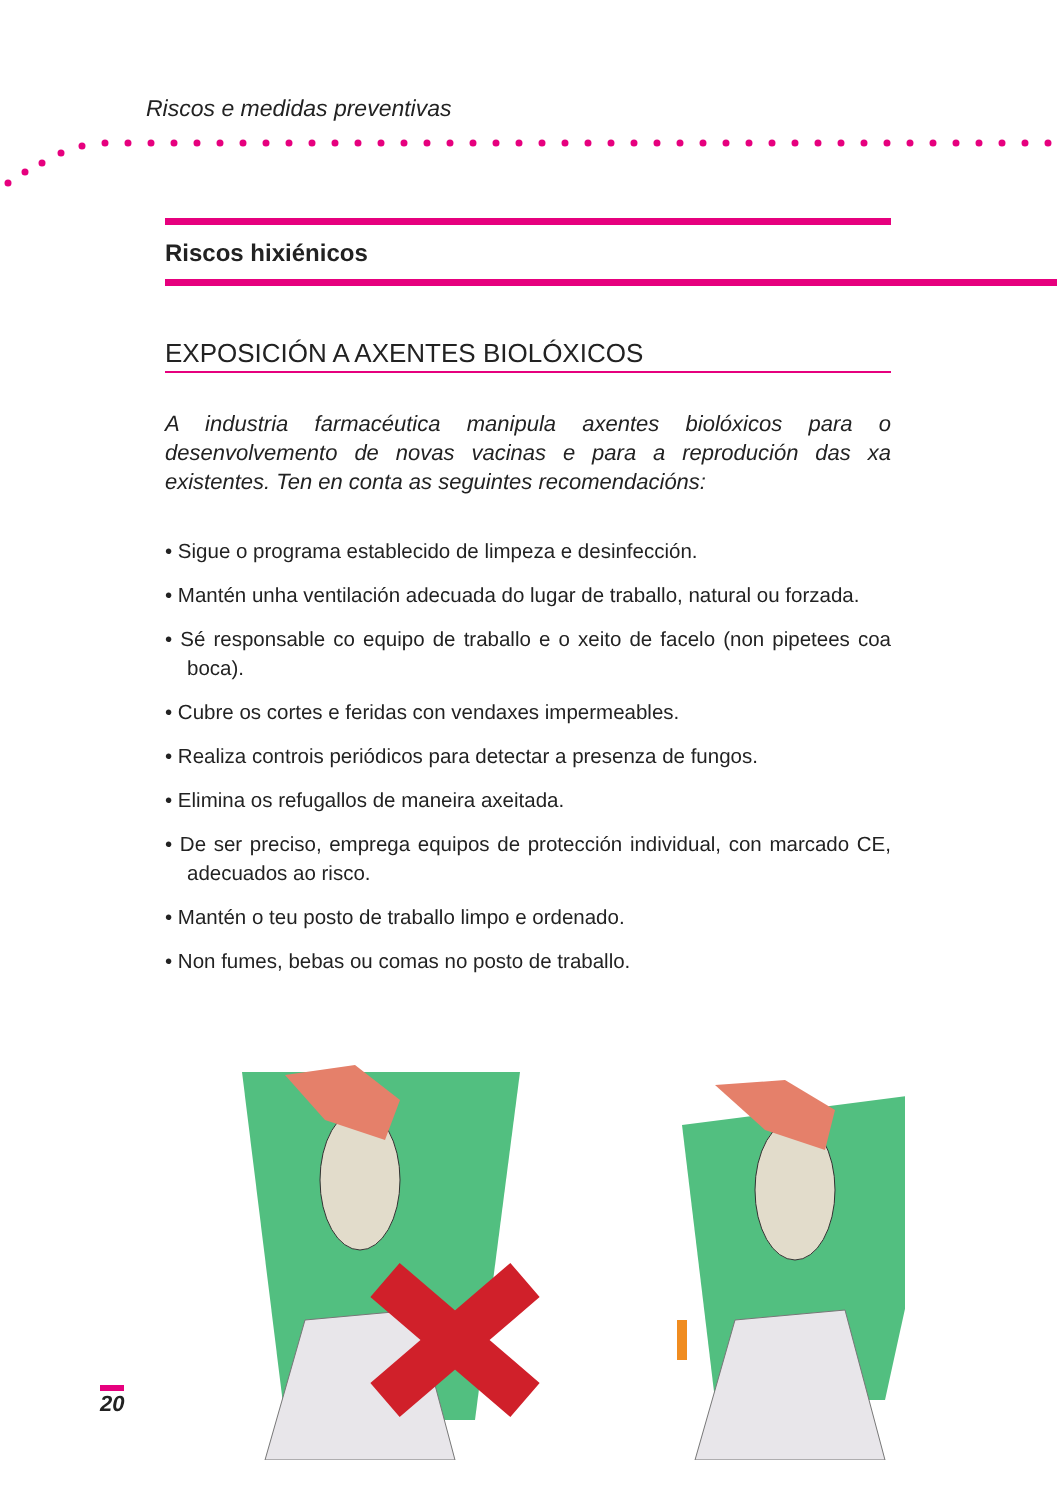Riscos e medidas preventivas
Riscos hixiénicos
EXPOSICIÓN A AXENTES BIOLÓXICOS
A industria farmacéutica manipula axentes biolóxicos para o desenvolvemento de novas vacinas e para a reprodución das xa existentes. Ten en conta as seguintes recomendacións:
• Sigue o programa establecido de limpeza e desinfección.
• Mantén unha ventilación adecuada do lugar de traballo, natural ou forzada.
• Sé responsable co equipo de traballo e o xeito de facelo (non pipetees coa boca).
• Cubre os cortes e feridas con vendaxes impermeables.
• Realiza controis periódicos para detectar a presenza de fungos.
• Elimina os refugallos de maneira axeitada.
• De ser preciso, emprega equipos de protección individual, con marcado CE, adecuados ao risco.
• Mantén o teu posto de traballo limpo e ordenado.
• Non fumes, bebas ou comas no posto de traballo.
20